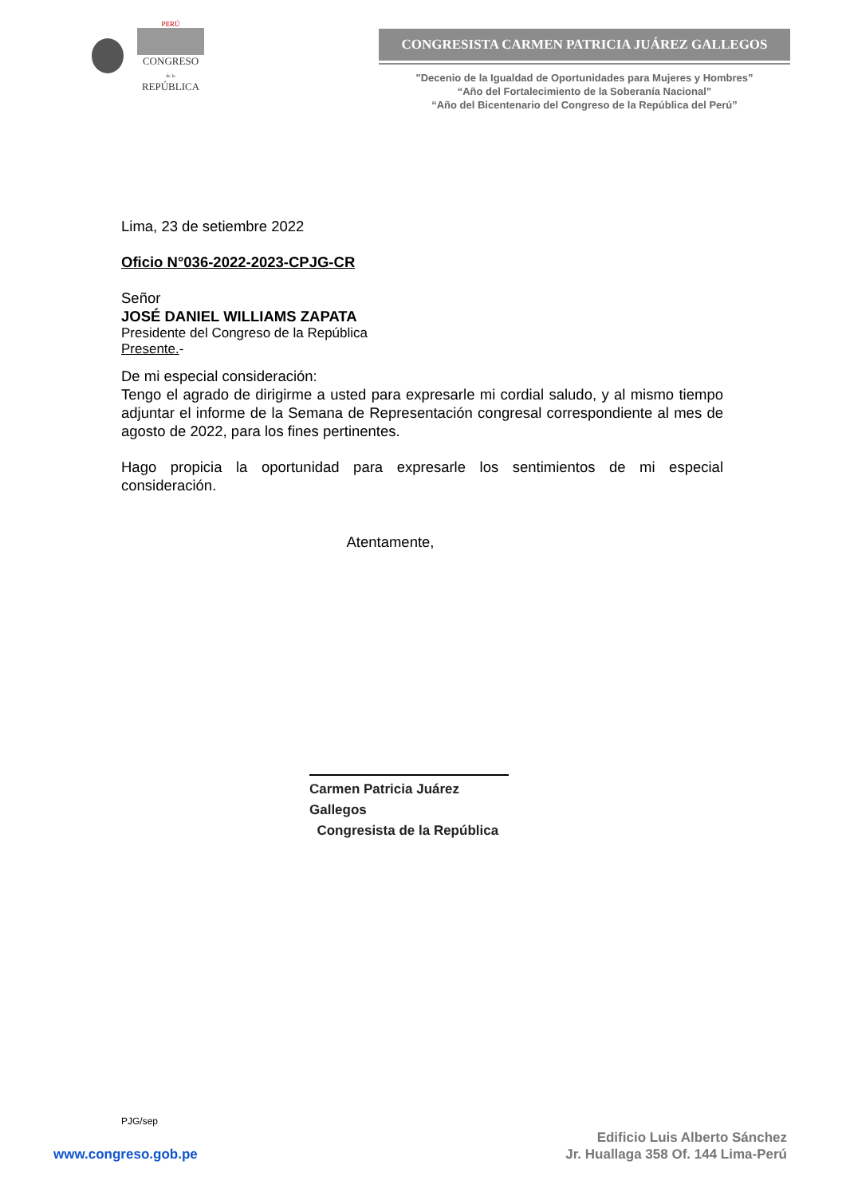PERÚ
CONGRESO
de la
REPÚBLICA
CONGRESISTA CARMEN PATRICIA JUÁREZ GALLEGOS
"Decenio de la Igualdad de Oportunidades para Mujeres y Hombres”
“Año del Fortalecimiento de la Soberanía Nacional”
“Año del Bicentenario del Congreso de la República del Perú”
Lima, 23 de setiembre 2022
Oficio N°036-2022-2023-CPJG-CR
Señor
JOSÉ DANIEL WILLIAMS ZAPATA
Presidente del Congreso de la República
Presente.-
De mi especial consideración:
Tengo el agrado de dirigirme a usted para expresarle mi cordial saludo, y al mismo tiempo adjuntar el informe de la Semana de Representación congresal correspondiente al mes de agosto de 2022, para los fines pertinentes.
Hago propicia la oportunidad para expresarle los sentimientos de mi especial
consideración.
Atentamente,
Carmen Patricia Juárez Gallegos
Congresista de la República
PJG/sep
www.congreso.gob.pe
Edificio Luis Alberto Sánchez
Jr. Huallaga 358 Of. 144 Lima-Perú